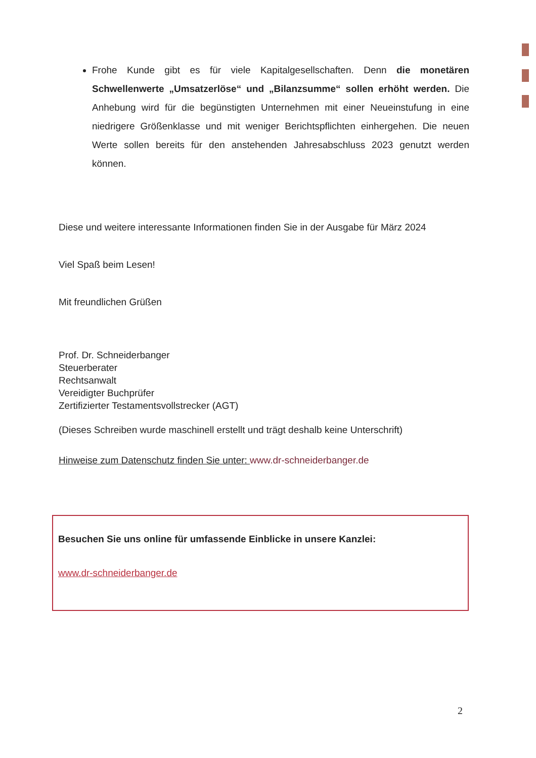Frohe Kunde gibt es für viele Kapitalgesellschaften. Denn die monetären Schwellenwerte „Umsatzerlöse“ und „Bilanzsumme“ sollen erhöht werden. Die Anhebung wird für die begünstigten Unternehmen mit einer Neueinstufung in eine niedrigere Größenklasse und mit weniger Berichtspflichten einhergehen. Die neuen Werte sollen bereits für den anstehenden Jahresabschluss 2023 genutzt werden können.
Diese und weitere interessante Informationen finden Sie in der Ausgabe für März 2024
Viel Spaß beim Lesen!
Mit freundlichen Grüßen
Prof. Dr. Schneiderbanger
Steuerberater
Rechtsanwalt
Vereidigter Buchprüfer
Zertifizierter Testamentsvollstrecker (AGT)
(Dieses Schreiben wurde maschinell erstellt und trägt deshalb keine Unterschrift)
Hinweise zum Datenschutz finden Sie unter: www.dr-schneiderbanger.de
Besuchen Sie uns online für umfassende Einblicke in unsere Kanzlei:
www.dr-schneiderbanger.de
2